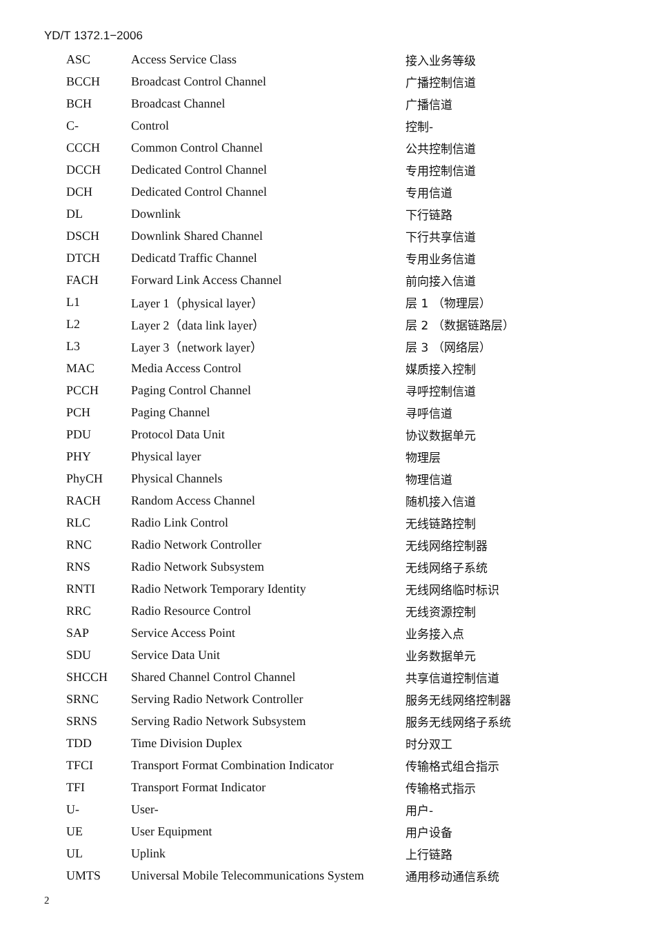YD/T 1372.1−2006
| ASC | Access Service Class | 接入业务等级 |
| BCCH | Broadcast Control Channel | 广播控制信道 |
| BCH | Broadcast Channel | 广播信道 |
| C- | Control | 控制- |
| CCCH | Common Control Channel | 公共控制信道 |
| DCCH | Dedicated Control Channel | 专用控制信道 |
| DCH | Dedicated Control Channel | 专用信道 |
| DL | Downlink | 下行链路 |
| DSCH | Downlink Shared Channel | 下行共享信道 |
| DTCH | Dedicatd Traffic Channel | 专用业务信道 |
| FACH | Forward Link Access Channel | 前向接入信道 |
| L1 | Layer 1（physical layer） | 层 1 （物理层） |
| L2 | Layer 2（data link layer） | 层 2 （数据链路层） |
| L3 | Layer 3（network layer） | 层 3 （网络层） |
| MAC | Media Access Control | 媒质接入控制 |
| PCCH | Paging Control Channel | 寻呼控制信道 |
| PCH | Paging Channel | 寻呼信道 |
| PDU | Protocol Data Unit | 协议数据单元 |
| PHY | Physical layer | 物理层 |
| PhyCH | Physical Channels | 物理信道 |
| RACH | Random Access Channel | 随机接入信道 |
| RLC | Radio Link Control | 无线链路控制 |
| RNC | Radio Network Controller | 无线网络控制器 |
| RNS | Radio Network Subsystem | 无线网络子系统 |
| RNTI | Radio Network Temporary Identity | 无线网络临时标识 |
| RRC | Radio Resource Control | 无线资源控制 |
| SAP | Service Access Point | 业务接入点 |
| SDU | Service Data Unit | 业务数据单元 |
| SHCCH | Shared Channel Control Channel | 共享信道控制信道 |
| SRNC | Serving Radio Network Controller | 服务无线网络控制器 |
| SRNS | Serving Radio Network Subsystem | 服务无线网络子系统 |
| TDD | Time Division Duplex | 时分双工 |
| TFCI | Transport Format Combination Indicator | 传输格式组合指示 |
| TFI | Transport Format Indicator | 传输格式指示 |
| U- | User- | 用户- |
| UE | User Equipment | 用户设备 |
| UL | Uplink | 上行链路 |
| UMTS | Universal Mobile Telecommunications System | 通用移动通信系统 |
2